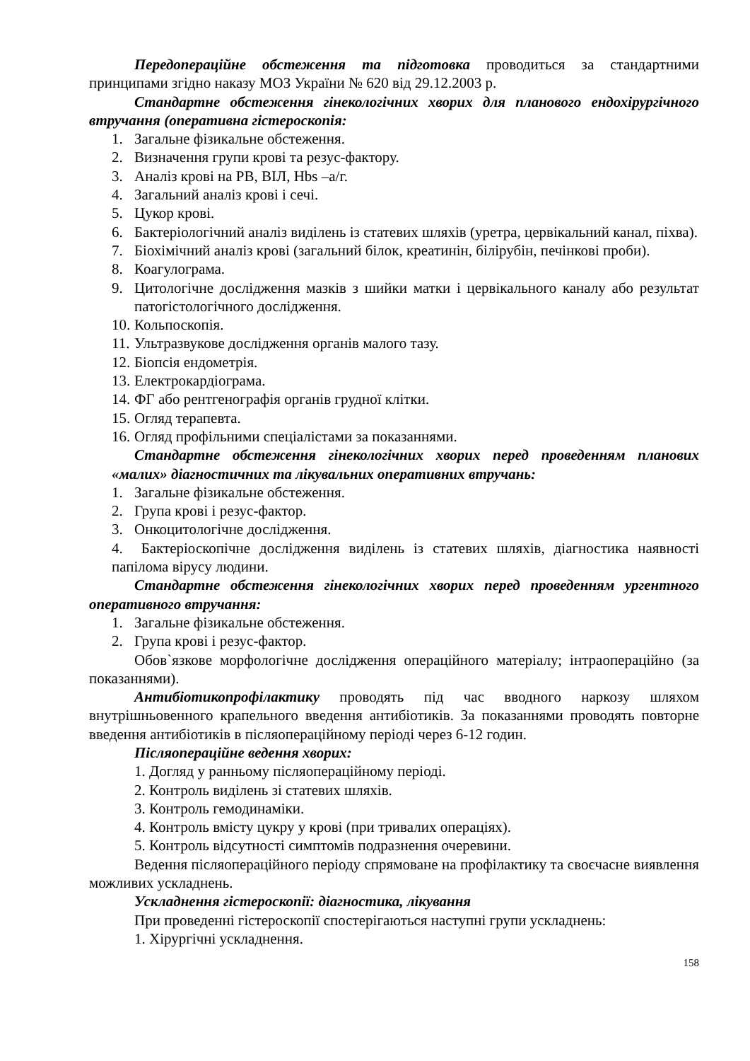Передопераційне обстеження та підготовка проводиться за стандартними принципами згідно наказу МОЗ України № 620 від 29.12.2003 р.
Стандартне обстеження гінекологічних хворих для планового ендохірургічного втручання (оперативна гістероскопія:
1. Загальне фізикальне обстеження.
2. Визначення групи крові та резус-фактору.
3. Аналіз крові на РВ, ВІЛ, Hbs –а/г.
4. Загальний аналіз крові і сечі.
5. Цукор крові.
6. Бактеріологічний аналіз виділень із статевих шляхів (уретра, цервікальний канал, піхва).
7. Біохімічний аналіз крові (загальний білок, креатинін, білірубін, печінкові проби).
8. Коагулограма.
9. Цитологічне дослідження мазків з шийки матки і цервікального каналу або результат патогістологічного дослідження.
10. Кольпоскопія.
11. Ультразвукове дослідження органів малого тазу.
12. Біопсія ендометрія.
13. Електрокардіограма.
14. ФГ або рентгенографія органів грудної клітки.
15. Огляд терапевта.
16. Огляд профільними спеціалістами за показаннями.
Стандартне обстеження гінекологічних хворих перед проведенням планових «малих» діагностичних та лікувальних оперативних втручань:
1. Загальне фізикальне обстеження.
2. Група крові і резус-фактор.
3. Онкоцитологічне дослідження.
4. Бактеріоскопічне дослідження виділень із статевих шляхів, діагностика наявності папілома вірусу людини.
Стандартне обстеження гінекологічних хворих перед проведенням ургентного оперативного втручання:
1. Загальне фізикальне обстеження.
2. Група крові і резус-фактор.
Обов`язкове морфологічне дослідження операційного матеріалу; інтраопераційно (за показаннями).
Антибіотикопрофілактику проводять під час вводного наркозу шляхом внутрішньовенного крапельного введення антибіотиків. За показаннями проводять повторне введення антибіотиків в післяопераційному періоді через 6-12 годин.
Післяопераційне ведення хворих:
1. Догляд у ранньому післяопераційному періоді.
2. Контроль виділень зі статевих шляхів.
3. Контроль гемодинаміки.
4. Контроль вмісту цукру у крові (при тривалих операціях).
5. Контроль відсутності симптомів подразнення очеревини.
Ведення післяопераційного періоду спрямоване на профілактику та своєчасне виявлення можливих ускладнень.
Ускладнення гістероскопії: діагностика, лікування
При проведенні гістероскопії спостерігаються наступні групи ускладнень:
1. Хірургічні ускладнення.
158